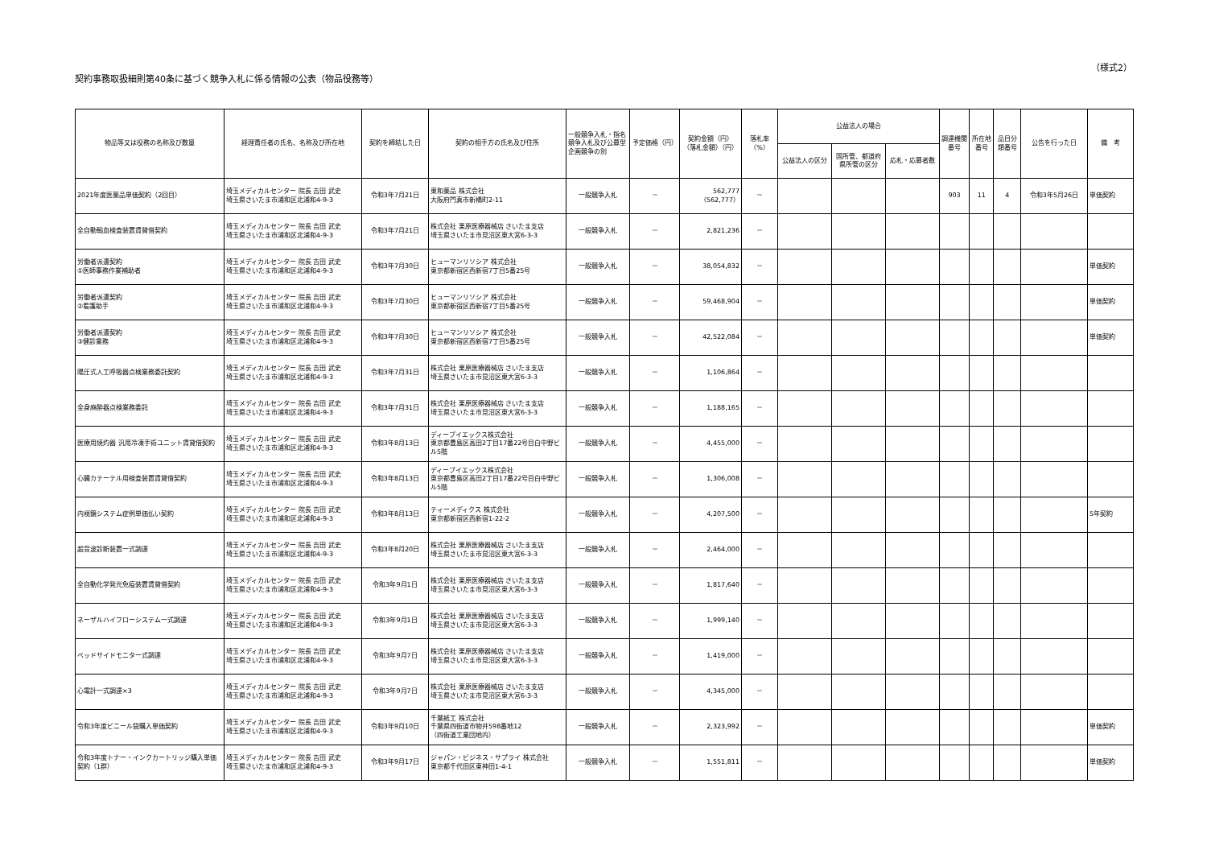契約事務取扱細則第40条に基づく競争入札に係る情報の公表（物品役務等）
（様式2）
| 物品等又は役務の名称及び数量 | 経理責任者の氏名、名称及び所在地 | 契約を締結した日 | 契約の相手方の氏名及び住所 | 一般競争入札・指名競争入札及び公募型企画競争の別 | 予定価格（円） | 契約金額（円） （落札金額）（円） | 落札率 （%） | 公益法人の場合 | | | 調達機関番号 | 所在地番号 | 品目分類番号 | 公告を行った日 | 備 考 |
| --- | --- | --- | --- | --- | --- | --- | --- | --- | --- | --- | --- | --- | --- | --- | --- |
| | | | | | | | | 公益法人の区分 | 国所管、都道府県所管の区分 | 応札・応募者数 | | | | | |
| 2021年度医薬品単価契約（2回目） | 埼玉メディカルセンター 院長 吉田 武史 埼玉県さいたま市浦和区北浦和4-9-3 | 令和3年7月21日 | 東和薬品 株式会社 大阪府門真市新橋町2-11 | 一般競争入札 | － | 562,777 （562,777） | － | | | | 903 | 11 | 4 | 令和3年5月26日 | 単価契約 |
| 全自動輸血検査装置賃貸借契約 | 埼玉メディカルセンター 院長 吉田 武史 埼玉県さいたま市浦和区北浦和4-9-3 | 令和3年7月21日 | 株式会社 栗原医療器械店 さいたま支店 埼玉県さいたま市見沼区東大宮6-3-3 | 一般競争入札 | － | 2,821,236 | － | | | | | | | | |
| 労働者派遣契約 ①医師事務作業補助者 | 埼玉メディカルセンター 院長 吉田 武史 埼玉県さいたま市浦和区北浦和4-9-3 | 令和3年7月30日 | ヒューマンリソシア 株式会社 東京都新宿区西新宿7丁目5番25号 | 一般競争入札 | － | 38,054,832 | － | | | | | | | | 単価契約 |
| 労働者派遣契約 ②看護助手 | 埼玉メディカルセンター 院長 吉田 武史 埼玉県さいたま市浦和区北浦和4-9-3 | 令和3年7月30日 | ヒューマンリソシア 株式会社 東京都新宿区西新宿7丁目5番25号 | 一般競争入札 | － | 59,468,904 | － | | | | | | | | 単価契約 |
| 労働者派遣契約 ③健診業務 | 埼玉メディカルセンター 院長 吉田 武史 埼玉県さいたま市浦和区北浦和4-9-3 | 令和3年7月30日 | ヒューマンリソシア 株式会社 東京都新宿区西新宿7丁目5番25号 | 一般競争入札 | － | 42,522,084 | － | | | | | | | | 単価契約 |
| 陽圧式人工呼吸器点検業務委託契約 | 埼玉メディカルセンター 院長 吉田 武史 埼玉県さいたま市浦和区北浦和4-9-3 | 令和3年7月31日 | 株式会社 栗原医療器械店 さいたま支店 埼玉県さいたま市見沼区東大宮6-3-3 | 一般競争入札 | － | 1,106,864 | － | | | | | | | | |
| 全身麻酔器点検業務委託 | 埼玉メディカルセンター 院長 吉田 武史 埼玉県さいたま市浦和区北浦和4-9-3 | 令和3年7月31日 | 株式会社 栗原医療器械店 さいたま支店 埼玉県さいたま市見沼区東大宮6-3-3 | 一般競争入札 | － | 1,188,165 | － | | | | | | | | |
| 医療用焼灼器 汎用冷凍手術ユニット賃貸借契約 | 埼玉メディカルセンター 院長 吉田 武史 埼玉県さいたま市浦和区北浦和4-9-3 | 令和3年8月13日 | ディーブイエックス株式会社 東京都豊島区高田2丁目17番22号目白中野ビル5階 | 一般競争入札 | － | 4,455,000 | － | | | | | | | | |
| 心臓カテーテル用検査装置賃貸借契約 | 埼玉メディカルセンター 院長 吉田 武史 埼玉県さいたま市浦和区北浦和4-9-3 | 令和3年8月13日 | ディーブイエックス株式会社 東京都豊島区高田2丁目17番22号目白中野ビル5階 | 一般競争入札 | － | 1,306,008 | － | | | | | | | | |
| 内視鏡システム症例単価払い契約 | 埼玉メディカルセンター 院長 吉田 武史 埼玉県さいたま市浦和区北浦和4-9-3 | 令和3年8月13日 | ティーメディクス 株式会社 東京都新宿区西新宿1-22-2 | 一般競争入札 | － | 4,207,500 | － | | | | | | | | 5年契約 |
| 超音波診断装置一式調達 | 埼玉メディカルセンター 院長 吉田 武史 埼玉県さいたま市浦和区北浦和4-9-3 | 令和3年8月20日 | 株式会社 栗原医療器械店 さいたま支店 埼玉県さいたま市見沼区東大宮6-3-3 | 一般競争入札 | － | 2,464,000 | － | | | | | | | | |
| 全自動化学発光免疫装置賃貸借契約 | 埼玉メディカルセンター 院長 吉田 武史 埼玉県さいたま市浦和区北浦和4-9-3 | 令和3年9月1日 | 株式会社 栗原医療器械店 さいたま支店 埼玉県さいたま市見沼区東大宮6-3-3 | 一般競争入札 | － | 1,817,640 | － | | | | | | | | |
| ネーザルハイフローシステム一式調達 | 埼玉メディカルセンター 院長 吉田 武史 埼玉県さいたま市浦和区北浦和4-9-3 | 令和3年9月1日 | 株式会社 栗原医療器械店 さいたま支店 埼玉県さいたま市見沼区東大宮6-3-3 | 一般競争入札 | － | 1,999,140 | － | | | | | | | | |
| ベッドサイドモニター式調達 | 埼玉メディカルセンター 院長 吉田 武史 埼玉県さいたま市浦和区北浦和4-9-3 | 令和3年9月7日 | 株式会社 栗原医療器械店 さいたま支店 埼玉県さいたま市見沼区東大宮6-3-3 | 一般競争入札 | － | 1,419,000 | － | | | | | | | | |
| 心電計一式調達×3 | 埼玉メディカルセンター 院長 吉田 武史 埼玉県さいたま市浦和区北浦和4-9-3 | 令和3年9月7日 | 株式会社 栗原医療器械店 さいたま支店 埼玉県さいたま市見沼区東大宮6-3-3 | 一般競争入札 | － | 4,345,000 | － | | | | | | | | |
| 令和3年度ビニール袋購入単価契約 | 埼玉メディカルセンター 院長 吉田 武史 埼玉県さいたま市浦和区北浦和4-9-3 | 令和3年9月10日 | 千葉紙工 株式会社 千葉県四街道市物井598番地12 （四街道工業団地内） | 一般競争入札 | － | 2,323,992 | － | | | | | | | | 単価契約 |
| 令和3年度トナー・インクカートリッジ購入単価契約（1群） | 埼玉メディカルセンター 院長 吉田 武史 埼玉県さいたま市浦和区北浦和4-9-3 | 令和3年9月17日 | ジャパン・ビジネス・サプライ 株式会社 東京都千代田区東神田1-4-1 | 一般競争入札 | － | 1,551,811 | － | | | | | | | | 単価契約 |